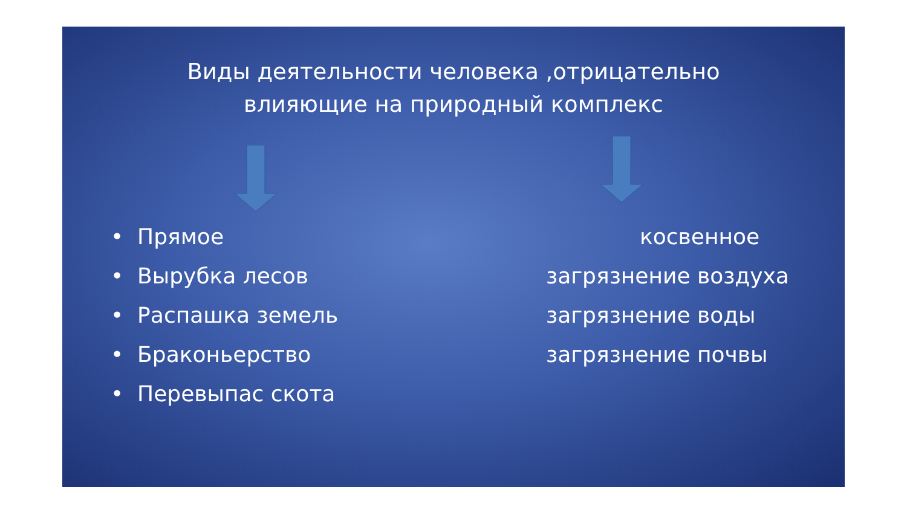Виды деятельности человека ,отрицательно
влияющие на природный комплекс
• Прямое
• Вырубка лесов
• Распашка земель
• Браконьерство
• Перевыпас скота
косвенное
загрязнение воздуха
загрязнение воды
загрязнение почвы